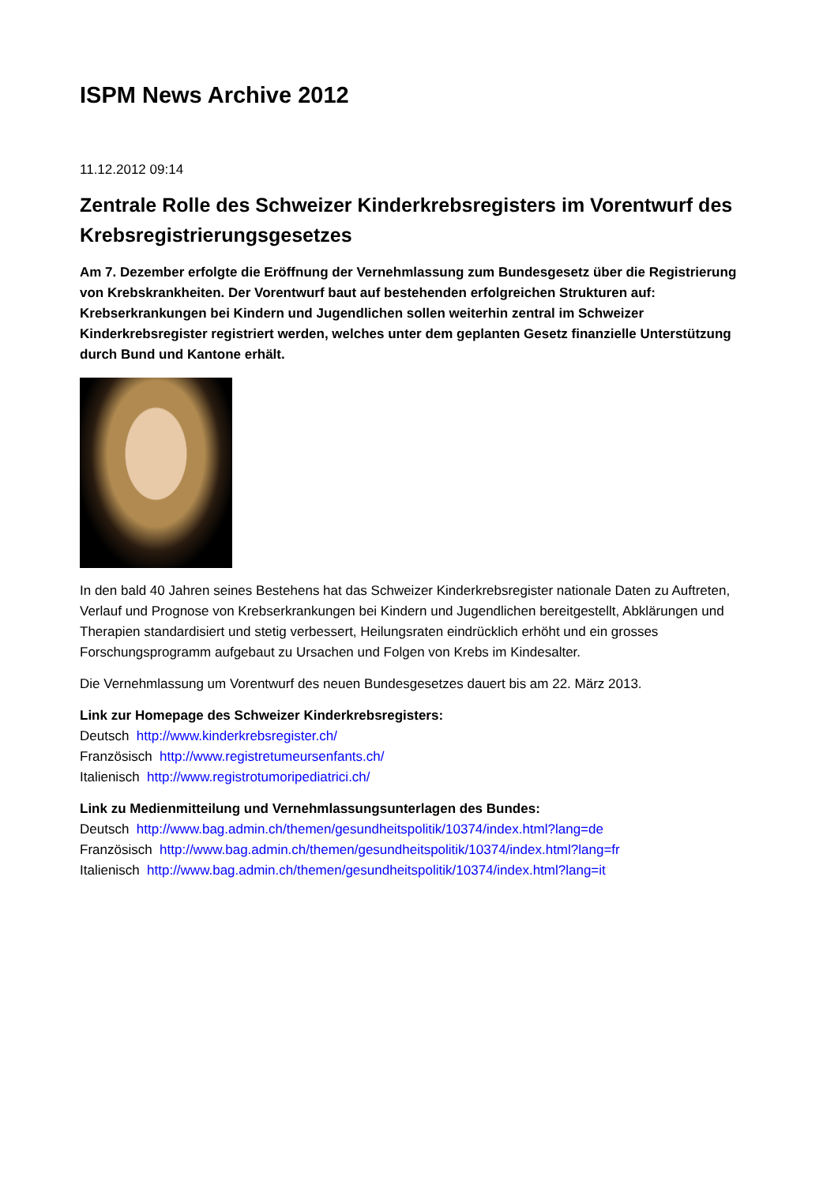ISPM News Archive 2012
11.12.2012 09:14
Zentrale Rolle des Schweizer Kinderkrebsregisters im Vorentwurf des Krebsregistrierungsgesetzes
Am 7. Dezember erfolgte die Eröffnung der Vernehmlassung zum Bundesgesetz über die Registrierung von Krebskrankheiten. Der Vorentwurf baut auf bestehenden erfolgreichen Strukturen auf: Krebserkrankungen bei Kindern und Jugendlichen sollen weiterhin zentral im Schweizer Kinderkrebsregister registriert werden, welches unter dem geplanten Gesetz finanzielle Unterstützung durch Bund und Kantone erhält.
In den bald 40 Jahren seines Bestehens hat das Schweizer Kinderkrebsregister nationale Daten zu Auftreten, Verlauf und Prognose von Krebserkrankungen bei Kindern und Jugendlichen bereitgestellt, Abklärungen und Therapien standardisiert und stetig verbessert, Heilungsraten eindrücklich erhöht und ein grosses Forschungsprogramm aufgebaut zu Ursachen und Folgen von Krebs im Kindesalter.
Die Vernehmlassung um Vorentwurf des neuen Bundesgesetzes dauert bis am 22. März 2013.
Link zur Homepage des Schweizer Kinderkrebsregisters:
Deutsch http://www.kinderkrebsregister.ch/
Französisch http://www.registretumeursenfants.ch/
Italienisch http://www.registrotumoripediatrici.ch/
Link zu Medienmitteilung und Vernehmlassungsunterlagen des Bundes:
Deutsch http://www.bag.admin.ch/themen/gesundheitspolitik/10374/index.html?lang=de
Französisch http://www.bag.admin.ch/themen/gesundheitspolitik/10374/index.html?lang=fr
Italienisch http://www.bag.admin.ch/themen/gesundheitspolitik/10374/index.html?lang=it